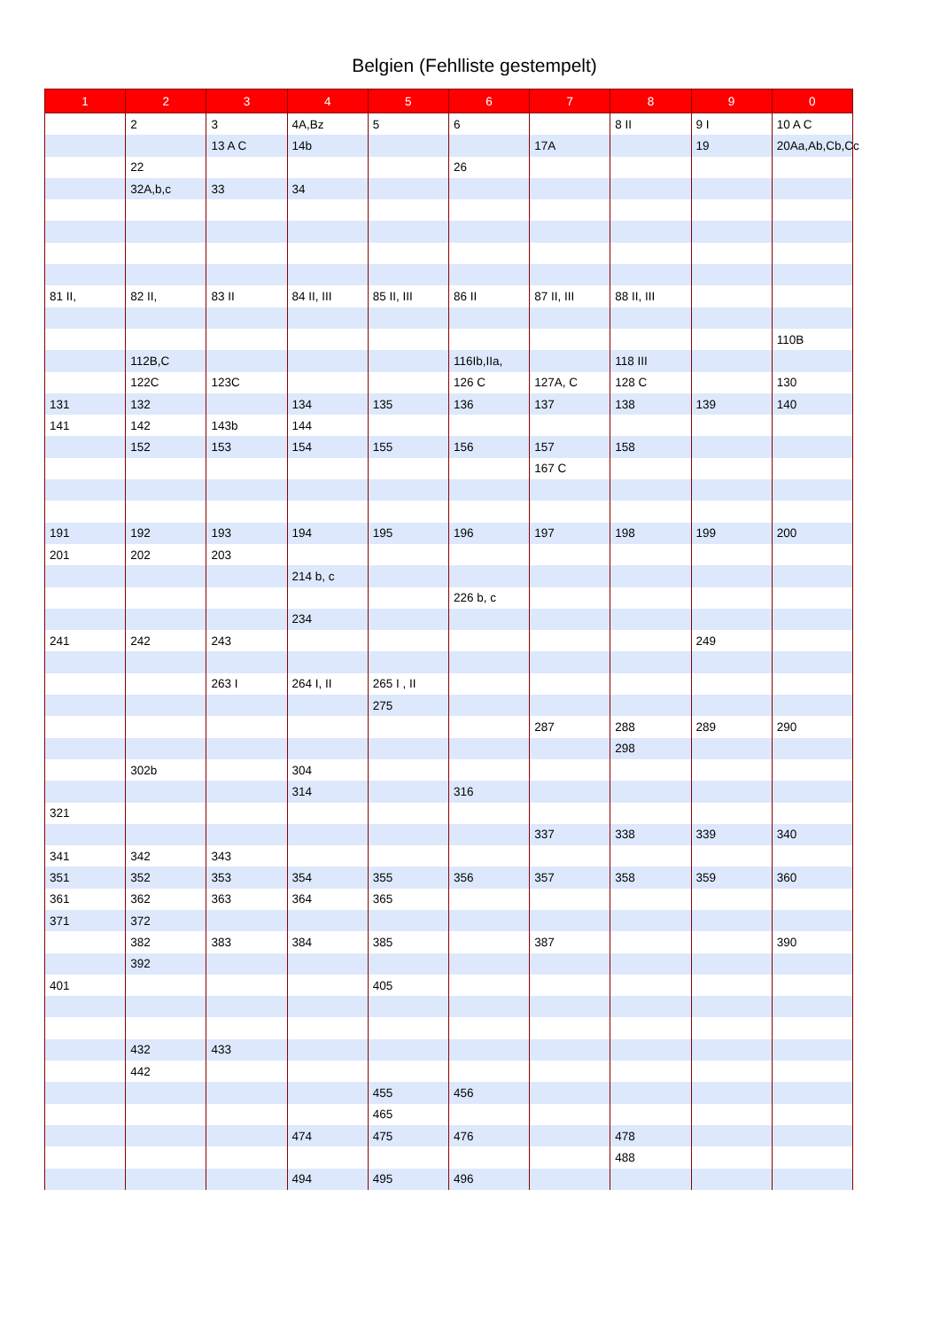Belgien (Fehlliste gestempelt)
| 1 | 2 | 3 | 4 | 5 | 6 | 7 | 8 | 9 | 0 |
| --- | --- | --- | --- | --- | --- | --- | --- | --- | --- |
| | 2 | 3 | 4A,Bz | 5 | 6 | | 8 II | 9 I | 10 A C |
| | | 13 A C | 14b | | | 17A | | 19 | 20Aa,Ab,Cb,Cc |
| | 22 | | | | 26 | | | | |
| | 32A,b,c | 33 | 34 | | | | | | |
| 81 II, | 82 II, | 83 II | 84 II, III | 85 II, III | 86 II | 87 II, III | 88 II, III | | |
| | | | | | | | | | 110B |
| | 112B,C | | | | 116Ib,IIa, | | 118 III | | |
| | 122C | 123C | | | 126 C | 127A, C | 128 C | | 130 |
| 131 | 132 | | 134 | 135 | 136 | 137 | 138 | 139 | 140 |
| 141 | 142 | 143b | 144 | | | | | | |
| | 152 | 153 | 154 | 155 | 156 | 157 | 158 | | |
| | | | | | | 167 C | | | |
| 191 | 192 | 193 | 194 | 195 | 196 | 197 | 198 | 199 | 200 |
| 201 | 202 | 203 | | | | | | | |
| | | | 214 b, c | | | | | | |
| | | | | | 226 b, c | | | | |
| | | | 234 | | | | | | |
| 241 | 242 | 243 | | | | | | 249 | |
| | | 263 I | 264 I, II | 265 I , II | | | | | |
| | | | | 275 | | | | | |
| | | | | | | 287 | 288 | 289 | 290 |
| | | | | | | | 298 | | |
| | 302b | | 304 | | | | | | |
| | | | 314 | | 316 | | | | |
| 321 | | | | | | | | | |
| | | | | | | 337 | 338 | 339 | 340 |
| 341 | 342 | 343 | | | | | | | |
| 351 | 352 | 353 | 354 | 355 | 356 | 357 | 358 | 359 | 360 |
| 361 | 362 | 363 | 364 | 365 | | | | | |
| 371 | 372 | | | | | | | | |
| | 382 | 383 | 384 | 385 | | 387 | | | 390 |
| | 392 | | | | | | | | |
| 401 | | | | 405 | | | | | |
| | 432 | 433 | | | | | | | |
| | 442 | | | | | | | | |
| | | | | 455 | 456 | | | | |
| | | | | 465 | | | | | |
| | | | 474 | 475 | 476 | | 478 | | |
| | | | | | | | 488 | | |
| | | | 494 | 495 | 496 | | | | |